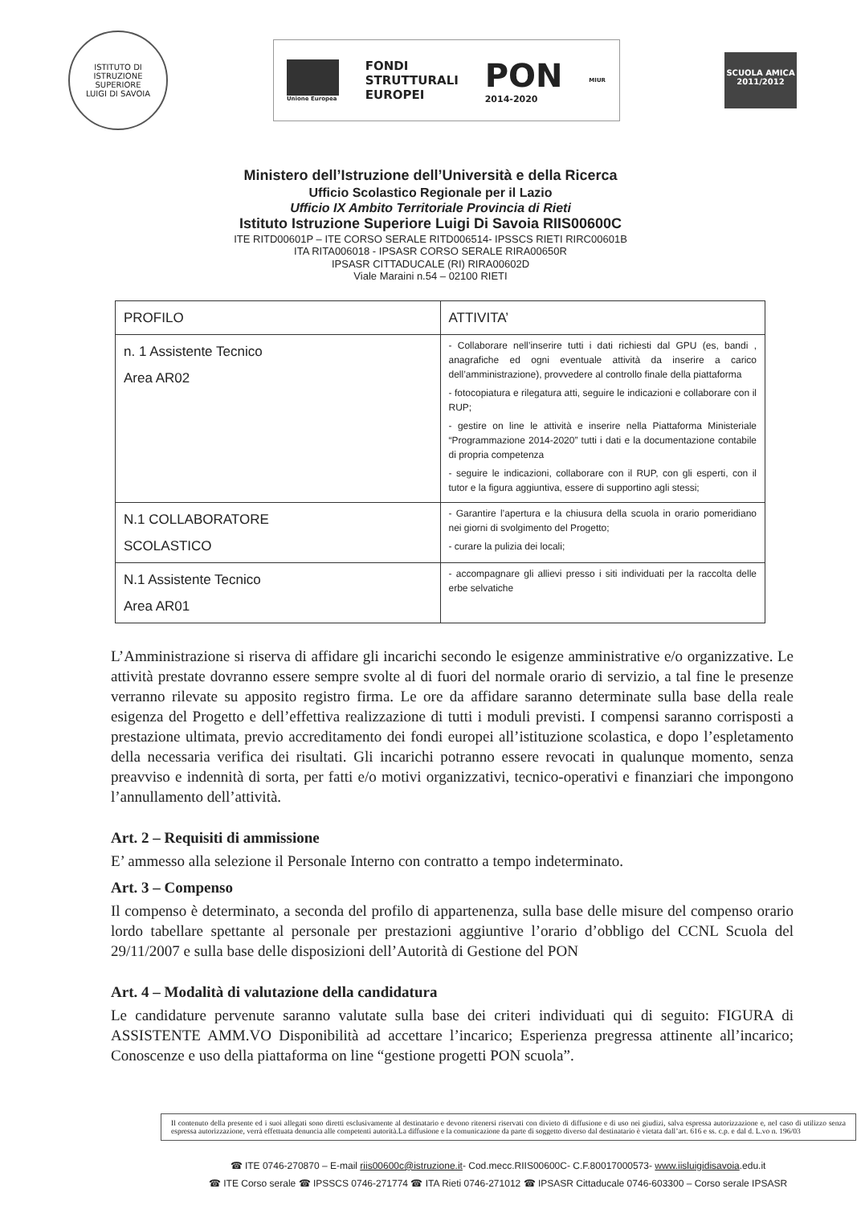ISTITUTO DI ISTRUZIONE SUPERIORE
LUIGI DI SAVOIA
Unione Europea
FONDI
STRUTTURALI
EUROPEI
PON
2014-2020
MIUR
SCUOLA AMICA
2011/2012
Ministero dell’Istruzione dell’Università e della Ricerca
Ufficio Scolastico Regionale per il Lazio
Ufficio IX Ambito Territoriale Provincia di Rieti
Istituto Istruzione Superiore Luigi Di Savoia RIIS00600C
ITE RITD00601P – ITE CORSO SERALE RITD006514- IPSSCS RIETI RIRC00601B
ITA RITA006018 - IPSASR CORSO SERALE RIRA00650R
IPSASR CITTADUCALE (RI) RIRA00602D
Viale Maraini n.54 – 02100 RIETI
| PROFILO | ATTIVITA’ |
| --- | --- |
| n. 1 Assistente Tecnico Area AR02 | - Collaborare nell’inserire tutti i dati richiesti dal GPU (es, bandi , anagrafiche ed ogni eventuale attività da inserire a carico dell’amministrazione), provvedere al controllo finale della piattaforma - fotocopiatura e rilegatura atti, seguire le indicazioni e collaborare con il RUP; - gestire on line le attività e inserire nella Piattaforma Ministeriale “Programmazione 2014-2020” tutti i dati e la documentazione contabile di propria competenza - seguire le indicazioni, collaborare con il RUP, con gli esperti, con il tutor e la figura aggiuntiva, essere di supportino agli stessi; |
| N.1 COLLABORATORE SCOLASTICO | - Garantire l’apertura e la chiusura della scuola in orario pomeridiano nei giorni di svolgimento del Progetto; - curare la pulizia dei locali; |
| N.1 Assistente Tecnico Area AR01 | - accompagnare gli allievi presso i siti individuati per la raccolta delle erbe selvatiche |
L’Amministrazione si riserva di affidare gli incarichi secondo le esigenze amministrative e/o organizzative. Le attività prestate dovranno essere sempre svolte al di fuori del normale orario di servizio, a tal fine le presenze verranno rilevate su apposito registro firma. Le ore da affidare saranno determinate sulla base della reale esigenza del Progetto e dell’effettiva realizzazione di tutti i moduli previsti. I compensi saranno corrisposti a prestazione ultimata, previo accreditamento dei fondi europei all’istituzione scolastica, e dopo l’espletamento della necessaria verifica dei risultati. Gli incarichi potranno essere revocati in qualunque momento, senza preavviso e indennità di sorta, per fatti e/o motivi organizzativi, tecnico-operativi e finanziari che impongono l’annullamento dell’attività.
Art. 2 – Requisiti di ammissione
E’ ammesso alla selezione il Personale Interno con contratto a tempo indeterminato.
Art. 3 – Compenso
Il compenso è determinato, a seconda del profilo di appartenenza, sulla base delle misure del compenso orario lordo tabellare spettante al personale per prestazioni aggiuntive l’orario d’obbligo del CCNL Scuola del 29/11/2007 e sulla base delle disposizioni dell’Autorità di Gestione del PON
Art. 4 – Modalità di valutazione della candidatura
Le candidature pervenute saranno valutate sulla base dei criteri individuati qui di seguito: FIGURA di ASSISTENTE AMM.VO Disponibilità ad accettare l’incarico; Esperienza pregressa attinente all’incarico; Conoscenze e uso della piattaforma on line “gestione progetti PON scuola”.
Il contenuto della presente ed i suoi allegati sono diretti esclusivamente al destinatario e devono ritenersi riservati con divieto di diffusione e di uso nei giudizi, salva espressa autorizzazione e, nel caso di utilizzo senza espressa autorizzazione, verrà effettuata denuncia alle competenti autorità.La diffusione e la comunicazione da parte di soggetto diverso dal destinatario è vietata dall’art. 616 e ss. c.p. e dal d. L.vo n. 196/03
☎ ITE 0746-270870 – E-mail riis00600c@istruzione.it- Cod.mecc.RIIS00600C- C.F.80017000573- www.iisluigidisavoia.edu.it
☎ ITE Corso serale ☎ IPSSCS 0746-271774 ☎ ITA Rieti 0746-271012 ☎ IPSASR Cittaducale 0746-603300 – Corso serale IPSASR